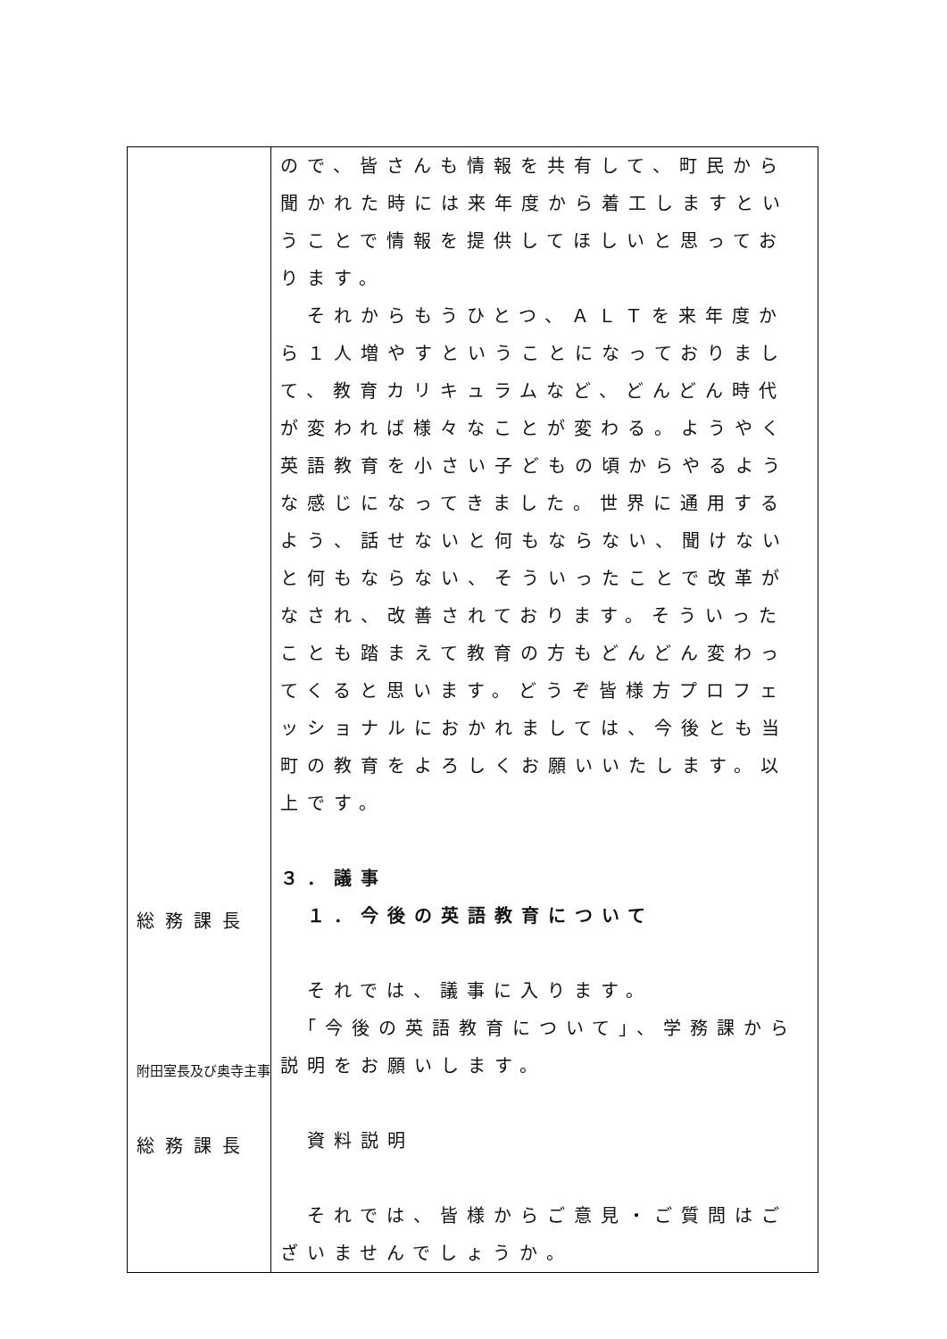| 総務課長 附田室長及び奥寺主事 総務課長 | ので、皆さんも情報を共有して、町民から聞かれた時には来年度から着工しますということで情報を提供してほしいと思っております。 それからもうひとつ、ＡＬＴを来年度から１人増やすということになっておりまして、教育カリキュラムなど、どんどん時代が変われば様々なことが変わる。ようやく英語教育を小さい子どもの頃からやるような感じになってきました。世界に通用するよう、話せないと何もならない、聞けないと何もならない、そういったことで改革がなされ、改善されております。そういったことも踏まえて教育の方もどんどん変わってくると思います。どうぞ皆様方プロフェッショナルにおかれましては、今後とも当町の教育をよろしくお願いいたします。以上です。 ３．議事 １．今後の英語教育について それでは、議事に入ります。 「今後の英語教育について」、学務課から説明をお願いします。 資料説明 それでは、皆様からご意見・ご質問はございませんでしょうか。 |